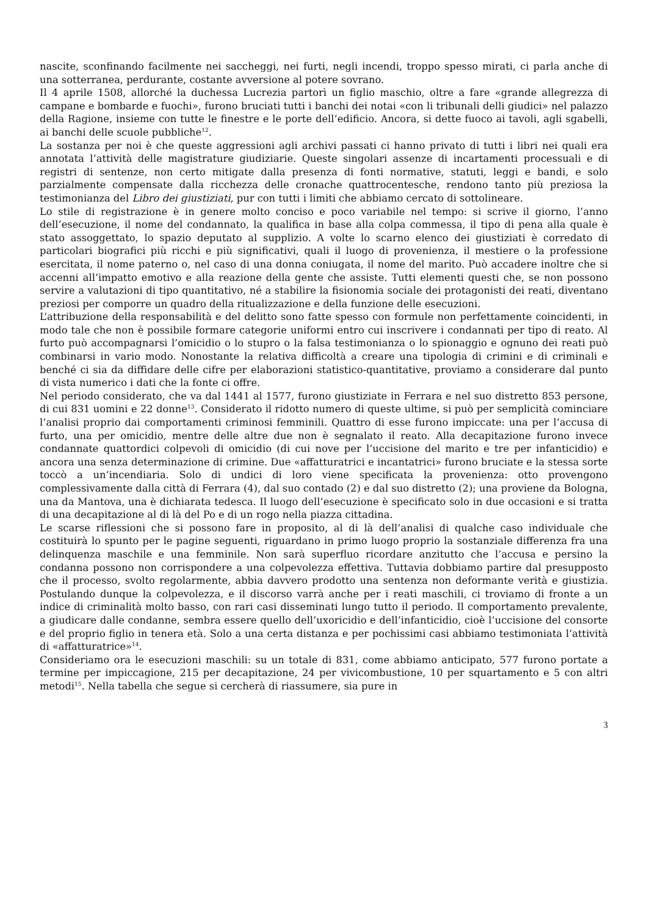nascite, sconfinando facilmente nei saccheggi, nei furti, negli incendi, troppo spesso mirati, ci parla anche di una sotterranea, perdurante, costante avversione al potere sovrano.
Il 4 aprile 1508, allorché la duchessa Lucrezia partorì un figlio maschio, oltre a fare «grande allegrezza di campane e bombarde e fuochi», furono bruciati tutti i banchi dei notai «con li tribunali delli giudici» nel palazzo della Ragione, insieme con tutte le finestre e le porte dell’edificio. Ancora, si dette fuoco ai tavoli, agli sgabelli, ai banchi delle scuole pubbliche<sup>12</sup>.
La sostanza per noi è che queste aggressioni agli archivi passati ci hanno privato di tutti i libri nei quali era annotata l’attività delle magistrature giudiziarie. Queste singolari assenze di incartamenti processuali e di registri di sentenze, non certo mitigate dalla presenza di fonti normative, statuti, leggi e bandi, e solo parzialmente compensate dalla ricchezza delle cronache quattrocentesche, rendono tanto più preziosa la testimonianza del Libro dei giustiziati, pur con tutti i limiti che abbiamo cercato di sottolineare.
Lo stile di registrazione è in genere molto conciso e poco variabile nel tempo: si scrive il giorno, l’anno dell’esecuzione, il nome del condannato, la qualifica in base alla colpa commessa, il tipo di pena alla quale è stato assoggettato, lo spazio deputato al supplizio. A volte lo scarno elenco dei giustiziati è corredato di particolari biografici più ricchi e più significativi, quali il luogo di provenienza, il mestiere o la professione esercitata, il nome paterno o, nel caso di una donna coniugata, il nome del marito. Può accadere inoltre che si accenni all’impatto emotivo e alla reazione della gente che assiste. Tutti elementi questi che, se non possono servire a valutazioni di tipo quantitativo, né a stabilire la fisionomia sociale dei protagonisti dei reati, diventano preziosi per comporre un quadro della ritualizzazione e della funzione delle esecuzioni.
L’attribuzione della responsabilità e del delitto sono fatte spesso con formule non perfettamente coincidenti, in modo tale che non è possibile formare categorie uniformi entro cui inscrivere i condannati per tipo di reato. Al furto può accompagnarsi l’omicidio o lo stupro o la falsa testimonianza o lo spionaggio e ognuno dei reati può combinarsi in vario modo. Nonostante la relativa difficoltà a creare una tipologia di crimini e di criminali e benché ci sia da diffidare delle cifre per elaborazioni statistico-quantitative, proviamo a considerare dal punto di vista numerico i dati che la fonte ci offre.
Nel periodo considerato, che va dal 1441 al 1577, furono giustiziate in Ferrara e nel suo distretto 853 persone, di cui 831 uomini e 22 donne<sup>13</sup>. Considerato il ridotto numero di queste ultime, si può per semplicità cominciare l’analisi proprio dai comportamenti criminosi femminili. Quattro di esse furono impiccate: una per l’accusa di furto, una per omicidio, mentre delle altre due non è segnalato il reato. Alla decapitazione furono invece condannate quattordici colpevoli di omicidio (di cui nove per l’uccisione del marito e tre per infanticidio) e ancora una senza determinazione di crimine. Due «affatturatrici e incantatrici» furono bruciate e la stessa sorte toccò a un’incendiaria. Solo di undici di loro viene specificata la provenienza: otto provengono complessivamente dalla città di Ferrara (4), dal suo contado (2) e dal suo distretto (2); una proviene da Bologna, una da Mantova, una è dichiarata tedesca. Il luogo dell’esecuzione è specificato solo in due occasioni e si tratta di una decapitazione al di là del Po e di un rogo nella piazza cittadina.
Le scarse riflessioni che si possono fare in proposito, al di là dell’analisi di qualche caso individuale che costituirà lo spunto per le pagine seguenti, riguardano in primo luogo proprio la sostanziale differenza fra una delinquenza maschile e una femminile. Non sarà superfluo ricordare anzitutto che l’accusa e persino la condanna possono non corrispondere a una colpevolezza effettiva. Tuttavia dobbiamo partire dal presupposto che il processo, svolto regolarmente, abbia davvero prodotto una sentenza non deformante verità e giustizia. Postulando dunque la colpevolezza, e il discorso varrà anche per i reati maschili, ci troviamo di fronte a un indice di criminalità molto basso, con rari casi disseminati lungo tutto il periodo. Il comportamento prevalente, a giudicare dalle condanne, sembra essere quello dell’uxoricidio e dell’infanticidio, cioè l’uccisione del consorte e del proprio figlio in tenera età. Solo a una certa distanza e per pochissimi casi abbiamo testimoniata l’attività di «affatturatrice»<sup>14</sup>.
Consideriamo ora le esecuzioni maschili: su un totale di 831, come abbiamo anticipato, 577 furono portate a termine per impiccagione, 215 per decapitazione, 24 per vivicombustione, 10 per squartamento e 5 con altri metodi<sup>15</sup>. Nella tabella che segue si cercherà di riassumere, sia pure in
3